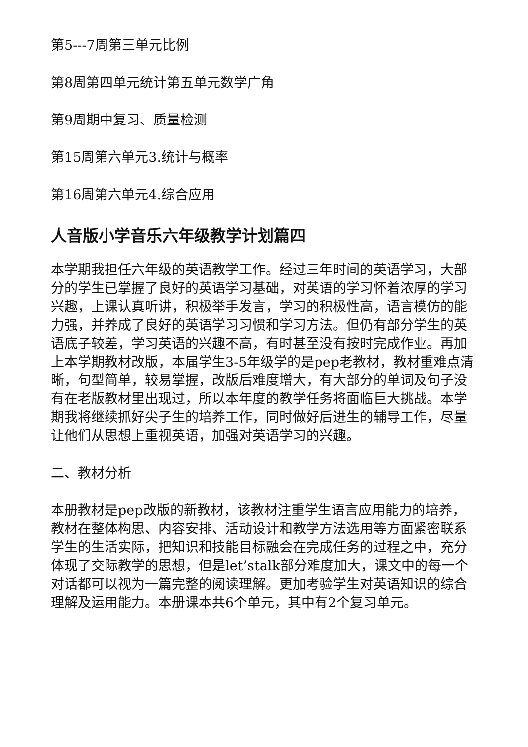第5---7周第三单元比例
第8周第四单元统计第五单元数学广角
第9周期中复习、质量检测
第15周第六单元3.统计与概率
第16周第六单元4.综合应用
人音版小学音乐六年级教学计划篇四
本学期我担任六年级的英语教学工作。经过三年时间的英语学习，大部分的学生已掌握了良好的英语学习基础，对英语的学习怀着浓厚的学习兴趣，上课认真听讲，积极举手发言，学习的积极性高，语言模仿的能力强，并养成了良好的英语学习习惯和学习方法。但仍有部分学生的英语底子较差，学习英语的兴趣不高，有时甚至没有按时完成作业。再加上本学期教材改版，本届学生3-5年级学的是pep老教材，教材重难点清晰，句型简单，较易掌握，改版后难度增大，有大部分的单词及句子没有在老版教材里出现过，所以本年度的教学任务将面临巨大挑战。本学期我将继续抓好尖子生的培养工作，同时做好后进生的辅导工作，尽量让他们从思想上重视英语，加强对英语学习的兴趣。
二、教材分析
本册教材是pep改版的新教材，该教材注重学生语言应用能力的培养，教材在整体构思、内容安排、活动设计和教学方法选用等方面紧密联系学生的生活实际，把知识和技能目标融会在完成任务的过程之中，充分体现了交际教学的思想，但是let’stalk部分难度加大，课文中的每一个对话都可以视为一篇完整的阅读理解。更加考验学生对英语知识的综合理解及运用能力。本册课本共6个单元，其中有2个复习单元。